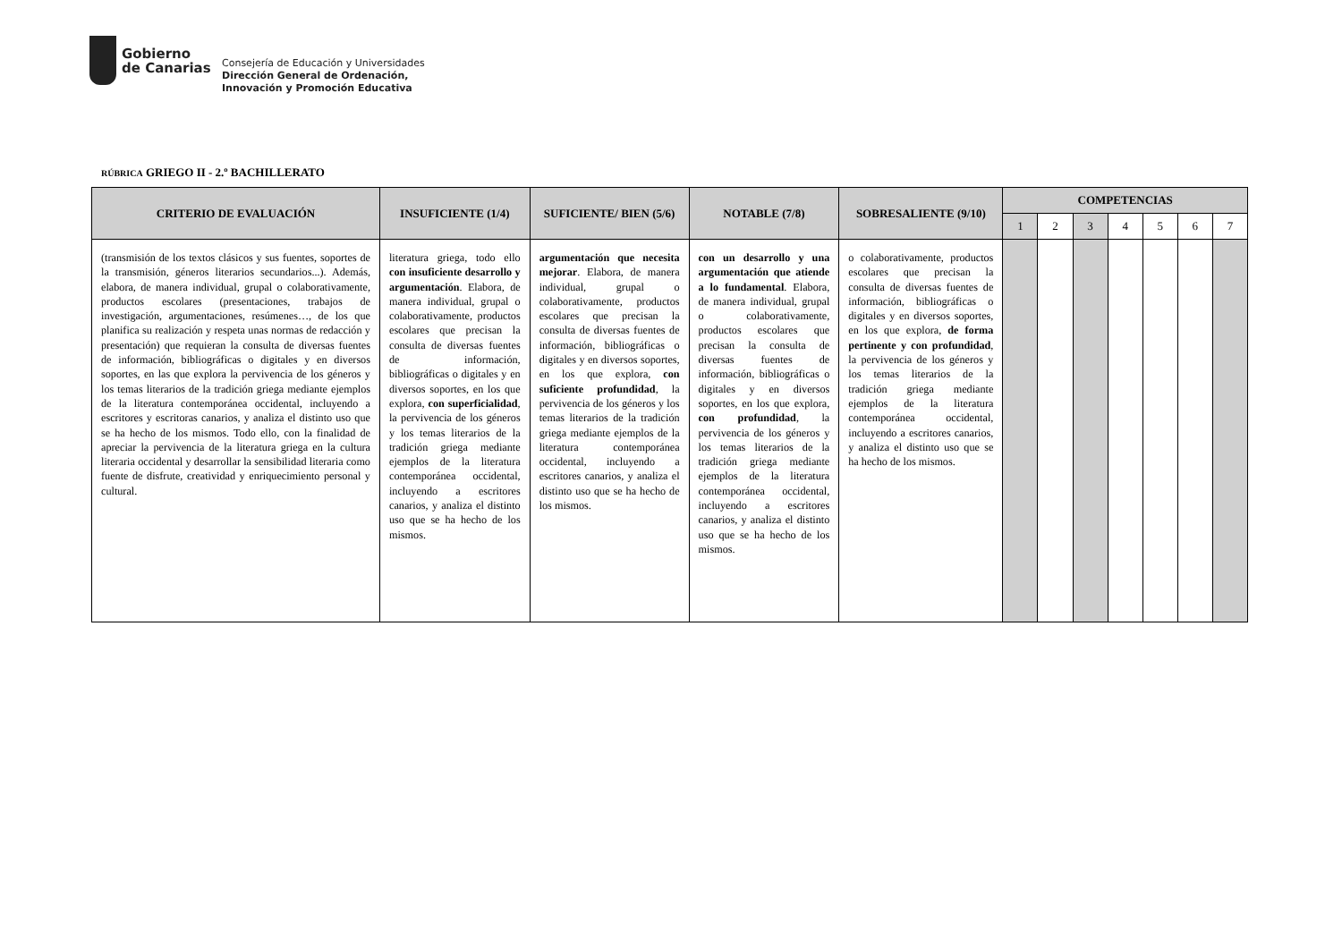Gobierno
de Canarias
Consejería de Educación y Universidades
Dirección General de Ordenación,
Innovación y Promoción Educativa
RÚBRICA GRIEGO II - 2.º BACHILLERATO
| CRITERIO DE EVALUACIÓN | INSUFICIENTE (1/4) | SUFICIENTE/ BIEN (5/6) | NOTABLE (7/8) | SOBRESALIENTE (9/10) | COMPETENCIAS | | | | | | |
| --- | --- | --- | --- | --- | --- | --- | --- | --- | --- | --- | --- |
| | | | | | 1 | 2 | 3 | 4 | 5 | 6 | 7 |
| (transmisión de los textos clásicos y sus fuentes, soportes de la transmisión, géneros literarios secundarios...). Además, elabora, de manera individual, grupal o colaborativamente, productos escolares (presentaciones, trabajos de investigación, argumentaciones, resúmenes…, de los que planifica su realización y respeta unas normas de redacción y presentación) que requieran la consulta de diversas fuentes de información, bibliográficas o digitales y en diversos soportes, en las que explora la pervivencia de los géneros y los temas literarios de la tradición griega mediante ejemplos de la literatura contemporánea occidental, incluyendo a escritores y escritoras canarios, y analiza el distinto uso que se ha hecho de los mismos. Todo ello, con la finalidad de apreciar la pervivencia de la literatura griega en la cultura literaria occidental y desarrollar la sensibilidad literaria como fuente de disfrute, creatividad y enriquecimiento personal y cultural. | literatura griega, todo ello con insuficiente desarrollo y argumentación . Elabora, de manera individual, grupal o colaborativamente, productos escolares que precisan la consulta de diversas fuentes de información, bibliográficas o digitales y en diversos soportes, en los que explora, con superficialidad , la pervivencia de los géneros y los temas literarios de la tradición griega mediante ejemplos de la literatura contemporánea occidental, incluyendo a escritores canarios, y analiza el distinto uso que se ha hecho de los mismos. | argumentación que necesita mejorar . Elabora, de manera individual, grupal o colaborativamente, productos escolares que precisan la consulta de diversas fuentes de información, bibliográficas o digitales y en diversos soportes, en los que explora, con suficiente profundidad , la pervivencia de los géneros y los temas literarios de la tradición griega mediante ejemplos de la literatura contemporánea occidental, incluyendo a escritores canarios, y analiza el distinto uso que se ha hecho de los mismos. | con un desarrollo y una argumentación que atiende a lo fundamental . Elabora, de manera individual, grupal o colaborativamente, productos escolares que precisan la consulta de diversas fuentes de información, bibliográficas o digitales y en diversos soportes, en los que explora, con profundidad , la pervivencia de los géneros y los temas literarios de la tradición griega mediante ejemplos de la literatura contemporánea occidental, incluyendo a escritores canarios, y analiza el distinto uso que se ha hecho de los mismos. | o colaborativamente, productos escolares que precisan la consulta de diversas fuentes de información, bibliográficas o digitales y en diversos soportes, en los que explora, de forma pertinente y con profundidad , la pervivencia de los géneros y los temas literarios de la tradición griega mediante ejemplos de la literatura contemporánea occidental, incluyendo a escritores canarios, y analiza el distinto uso que se ha hecho de los mismos. | | | | | | | |